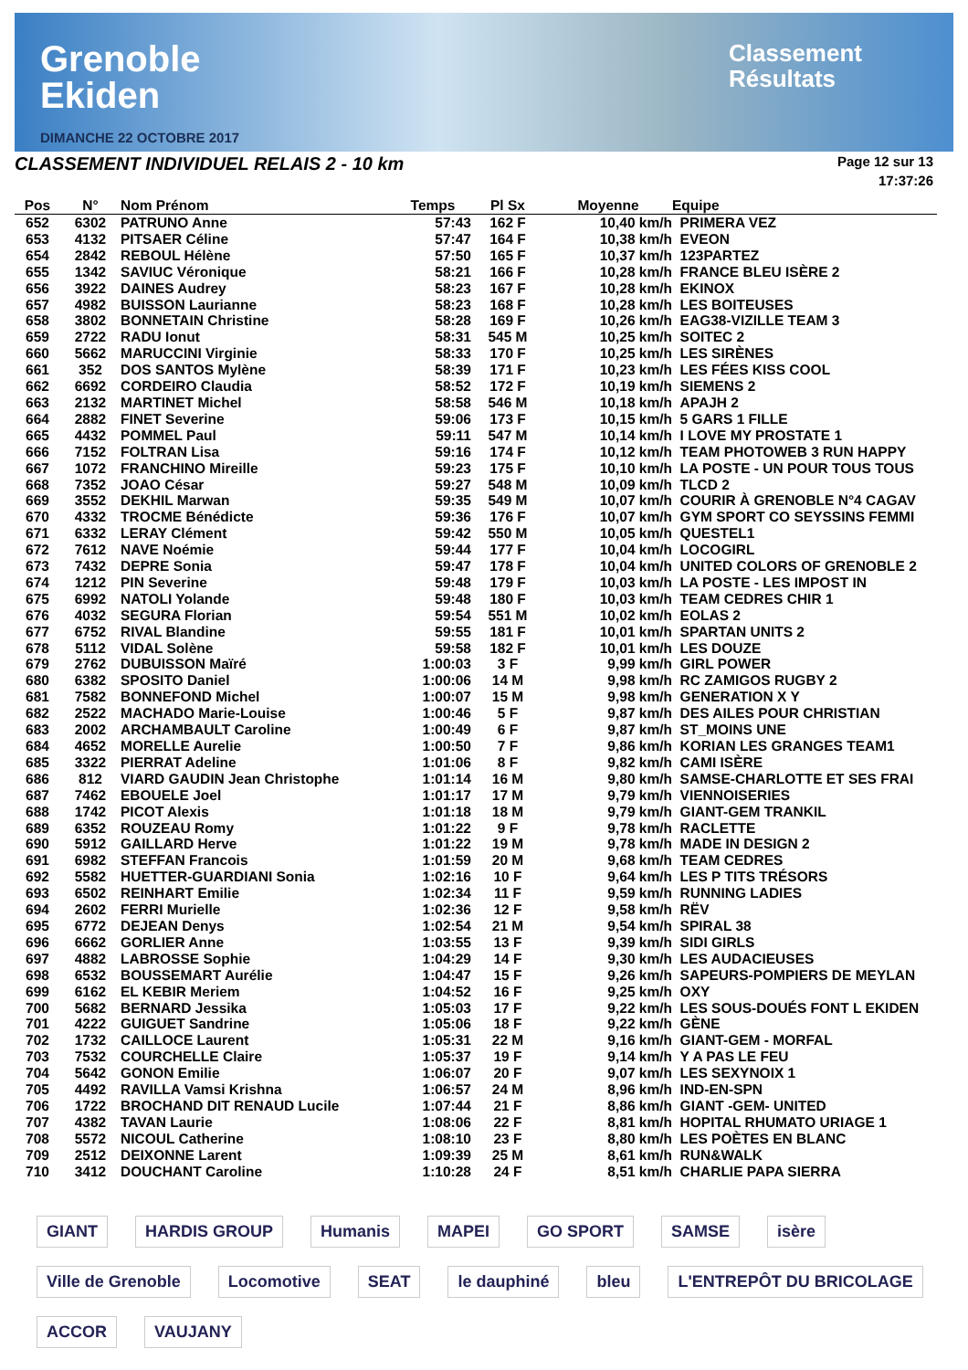Grenoble
Ekiden
DIMANCHE 22 OCTOBRE 2017
Classement
Résultats
CLASSEMENT INDIVIDUEL RELAIS 2 - 10 km
Page 12 sur 13
17:37:26
| Pos | N° | Nom Prénom | Temps | Pl Sx | Moyenne | Equipe |
| --- | --- | --- | --- | --- | --- | --- |
| 652 | 6302 | PATRUNO Anne | 57:43 | 162 F | 10,40 km/h | PRIMERA VEZ |
| 653 | 4132 | PITSAER Céline | 57:47 | 164 F | 10,38 km/h | EVEON |
| 654 | 2842 | REBOUL Hélène | 57:50 | 165 F | 10,37 km/h | 123PARTEZ |
| 655 | 1342 | SAVIUC Véronique | 58:21 | 166 F | 10,28 km/h | FRANCE BLEU ISÈRE 2 |
| 656 | 3922 | DAINES Audrey | 58:23 | 167 F | 10,28 km/h | EKINOX |
| 657 | 4982 | BUISSON Laurianne | 58:23 | 168 F | 10,28 km/h | LES BOITEUSES |
| 658 | 3802 | BONNETAIN Christine | 58:28 | 169 F | 10,26 km/h | EAG38-VIZILLE TEAM 3 |
| 659 | 2722 | RADU Ionut | 58:31 | 545 M | 10,25 km/h | SOITEC 2 |
| 660 | 5662 | MARUCCINI Virginie | 58:33 | 170 F | 10,25 km/h | LES SIRÈNES |
| 661 | 352 | DOS SANTOS Mylène | 58:39 | 171 F | 10,23 km/h | LES FÉES KISS COOL |
| 662 | 6692 | CORDEIRO Claudia | 58:52 | 172 F | 10,19 km/h | SIEMENS 2 |
| 663 | 2132 | MARTINET Michel | 58:58 | 546 M | 10,18 km/h | APAJH 2 |
| 664 | 2882 | FINET Severine | 59:06 | 173 F | 10,15 km/h | 5 GARS 1 FILLE |
| 665 | 4432 | POMMEL Paul | 59:11 | 547 M | 10,14 km/h | I LOVE MY PROSTATE 1 |
| 666 | 7152 | FOLTRAN Lisa | 59:16 | 174 F | 10,12 km/h | TEAM PHOTOWEB 3 RUN HAPPY |
| 667 | 1072 | FRANCHINO Mireille | 59:23 | 175 F | 10,10 km/h | LA POSTE - UN POUR TOUS TOUS |
| 668 | 7352 | JOAO César | 59:27 | 548 M | 10,09 km/h | TLCD 2 |
| 669 | 3552 | DEKHIL Marwan | 59:35 | 549 M | 10,07 km/h | COURIR À GRENOBLE N°4 CAGAV |
| 670 | 4332 | TROCME Bénédicte | 59:36 | 176 F | 10,07 km/h | GYM SPORT CO SEYSSINS FEMMI |
| 671 | 6332 | LERAY Clément | 59:42 | 550 M | 10,05 km/h | QUESTEL1 |
| 672 | 7612 | NAVE Noémie | 59:44 | 177 F | 10,04 km/h | LOCOGIRL |
| 673 | 7432 | DEPRE Sonia | 59:47 | 178 F | 10,04 km/h | UNITED COLORS OF GRENOBLE 2 |
| 674 | 1212 | PIN Severine | 59:48 | 179 F | 10,03 km/h | LA POSTE - LES IMPOST IN |
| 675 | 6992 | NATOLI Yolande | 59:48 | 180 F | 10,03 km/h | TEAM CEDRES CHIR 1 |
| 676 | 4032 | SEGURA Florian | 59:54 | 551 M | 10,02 km/h | EOLAS 2 |
| 677 | 6752 | RIVAL Blandine | 59:55 | 181 F | 10,01 km/h | SPARTAN UNITS 2 |
| 678 | 5112 | VIDAL Solène | 59:58 | 182 F | 10,01 km/h | LES DOUZE |
| 679 | 2762 | DUBUISSON Maïré | 1:00:03 | 3 F | 9,99 km/h | GIRL POWER |
| 680 | 6382 | SPOSITO Daniel | 1:00:06 | 14 M | 9,98 km/h | RC ZAMIGOS RUGBY 2 |
| 681 | 7582 | BONNEFOND Michel | 1:00:07 | 15 M | 9,98 km/h | GENERATION X Y |
| 682 | 2522 | MACHADO Marie-Louise | 1:00:46 | 5 F | 9,87 km/h | DES AILES POUR CHRISTIAN |
| 683 | 2002 | ARCHAMBAULT Caroline | 1:00:49 | 6 F | 9,87 km/h | ST_MOINS UNE |
| 684 | 4652 | MORELLE Aurelie | 1:00:50 | 7 F | 9,86 km/h | KORIAN LES GRANGES TEAM1 |
| 685 | 3322 | PIERRAT Adeline | 1:01:06 | 8 F | 9,82 km/h | CAMI ISÈRE |
| 686 | 812 | VIARD GAUDIN Jean Christophe | 1:01:14 | 16 M | 9,80 km/h | SAMSE-CHARLOTTE ET SES FRAI |
| 687 | 7462 | EBOUELE Joel | 1:01:17 | 17 M | 9,79 km/h | VIENNOISERIES |
| 688 | 1742 | PICOT Alexis | 1:01:18 | 18 M | 9,79 km/h | GIANT-GEM TRANKIL |
| 689 | 6352 | ROUZEAU Romy | 1:01:22 | 9 F | 9,78 km/h | RACLETTE |
| 690 | 5912 | GAILLARD Herve | 1:01:22 | 19 M | 9,78 km/h | MADE IN DESIGN 2 |
| 691 | 6982 | STEFFAN Francois | 1:01:59 | 20 M | 9,68 km/h | TEAM CEDRES |
| 692 | 5582 | HUETTER-GUARDIANI Sonia | 1:02:16 | 10 F | 9,64 km/h | LES P TITS TRÉSORS |
| 693 | 6502 | REINHART Emilie | 1:02:34 | 11 F | 9,59 km/h | RUNNING LADIES |
| 694 | 2602 | FERRI Murielle | 1:02:36 | 12 F | 9,58 km/h | RËV |
| 695 | 6772 | DEJEAN Denys | 1:02:54 | 21 M | 9,54 km/h | SPIRAL 38 |
| 696 | 6662 | GORLIER Anne | 1:03:55 | 13 F | 9,39 km/h | SIDI GIRLS |
| 697 | 4882 | LABROSSE Sophie | 1:04:29 | 14 F | 9,30 km/h | LES AUDACIEUSES |
| 698 | 6532 | BOUSSEMART Aurélie | 1:04:47 | 15 F | 9,26 km/h | SAPEURS-POMPIERS DE MEYLAN |
| 699 | 6162 | EL KEBIR Meriem | 1:04:52 | 16 F | 9,25 km/h | OXY |
| 700 | 5682 | BERNARD Jessika | 1:05:03 | 17 F | 9,22 km/h | LES SOUS-DOUÉS FONT L EKIDEN |
| 701 | 4222 | GUIGUET Sandrine | 1:05:06 | 18 F | 9,22 km/h | GÈNE |
| 702 | 1732 | CAILLOCE Laurent | 1:05:31 | 22 M | 9,16 km/h | GIANT-GEM - MORFAL |
| 703 | 7532 | COURCHELLE Claire | 1:05:37 | 19 F | 9,14 km/h | Y A PAS LE FEU |
| 704 | 5642 | GONON Emilie | 1:06:07 | 20 F | 9,07 km/h | LES SEXYNOIX 1 |
| 705 | 4492 | RAVILLA Vamsi Krishna | 1:06:57 | 24 M | 8,96 km/h | IND-EN-SPN |
| 706 | 1722 | BROCHAND DIT RENAUD Lucile | 1:07:44 | 21 F | 8,86 km/h | GIANT -GEM- UNITED |
| 707 | 4382 | TAVAN Laurie | 1:08:06 | 22 F | 8,81 km/h | HOPITAL RHUMATO URIAGE 1 |
| 708 | 5572 | NICOUL Catherine | 1:08:10 | 23 F | 8,80 km/h | LES POÈTES EN BLANC |
| 709 | 2512 | DEIXONNE Larent | 1:09:39 | 25 M | 8,61 km/h | RUN&WALK |
| 710 | 3412 | DOUCHANT Caroline | 1:10:28 | 24 F | 8,51 km/h | CHARLIE PAPA SIERRA |
GIANT HARDIS GROUP Humanis MAPEI GO SPORT SAMSE isère Ville de Grenoble Locomotive SEAT le dauphiné bleu L'ENTREPÔT DU BRICOLAGE ACCOR VAUJANY